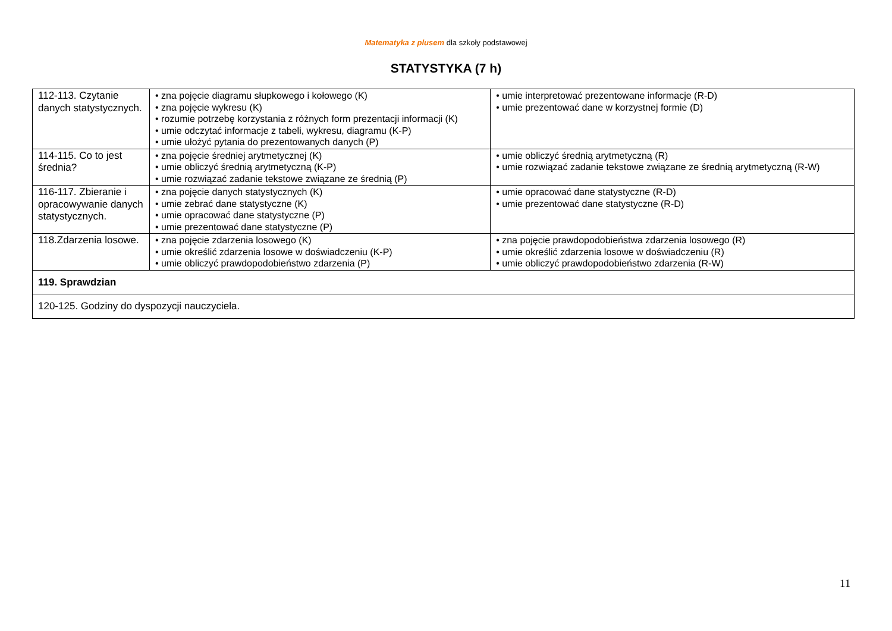Matematyka z plusem dla szkoły podstawowej
STATYSTYKA (7 h)
| 112-113. Czytanie danych statystycznych. | • zna pojęcie diagramu słupkowego i kołowego (K) • zna pojęcie wykresu (K) • rozumie potrzebę korzystania z różnych form prezentacji informacji (K) • umie odczytać informacje z tabeli, wykresu, diagramu (K-P) • umie ułożyć pytania do prezentowanych danych (P) | • umie interpretować prezentowane informacje (R-D) • umie prezentować dane w korzystnej formie (D) |
| 114-115. Co to jest średnia? | • zna pojęcie średniej arytmetycznej (K) • umie obliczyć średnią arytmetyczną (K-P) • umie rozwiązać zadanie tekstowe związane ze średnią (P) | • umie obliczyć średnią arytmetyczną (R) • umie rozwiązać zadanie tekstowe związane ze średnią arytmetyczną (R-W) |
| 116-117. Zbieranie i opracowywanie danych statystycznych. | • zna pojęcie danych statystycznych (K) • umie zebrać dane statystyczne (K) • umie opracować dane statystyczne (P) • umie prezentować dane statystyczne (P) | • umie opracować dane statystyczne (R-D) • umie prezentować dane statystyczne (R-D) |
| 118.Zdarzenia losowe. | • zna pojęcie zdarzenia losowego (K) • umie określić zdarzenia losowe w doświadczeniu (K-P) • umie obliczyć prawdopodobieństwo zdarzenia (P) | • zna pojęcie prawdopodobieństwa zdarzenia losowego (R) • umie określić zdarzenia losowe w doświadczeniu (R) • umie obliczyć prawdopodobieństwo zdarzenia (R-W) |
| 119. Sprawdzian | | |
| 120-125. Godziny do dyspozycji nauczyciela. | | |
11